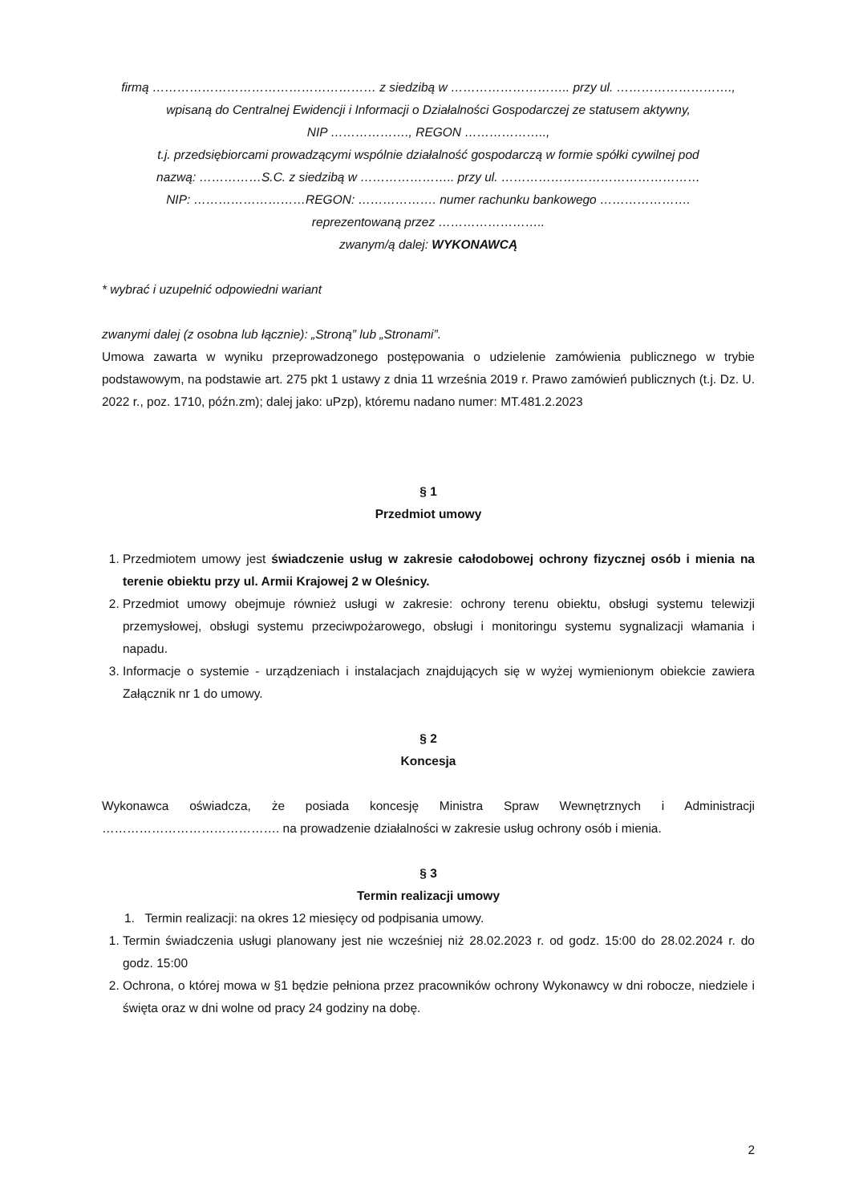firmą ……………………………………………… z siedzibą w ……………………….. przy ul. ……………………….,
wpisaną do Centralnej Ewidencji i Informacji o Działalności Gospodarczej ze statusem aktywny,
NIP ………………., REGON ………………..,
t.j. przedsiębiorcami prowadzącymi wspólnie działalność gospodarczą w formie spółki cywilnej pod
nazwą: ……………S.C. z siedzibą w ………………….. przy ul. …………………………………………
NIP: ………………………REGON: ………………. numer rachunku bankowego ………………….
reprezentowaną przez ……………………..
zwanym/ą dalej: WYKONAWCĄ
* wybrać i uzupełnić odpowiedni wariant
zwanymi dalej (z osobna lub łącznie): „Stroną” lub „Stronami”.
Umowa zawarta w wyniku przeprowadzonego postępowania o udzielenie zamówienia publicznego w trybie podstawowym, na podstawie art. 275 pkt 1 ustawy z dnia 11 września 2019 r. Prawo zamówień publicznych (t.j. Dz. U. 2022 r., poz. 1710, późn.zm); dalej jako: uPzp), któremu nadano numer: MT.481.2.2023
§ 1
Przedmiot umowy
1. Przedmiotem umowy jest świadczenie usług w zakresie całodobowej ochrony fizycznej osób i mienia na terenie obiektu przy ul. Armii Krajowej 2 w Oleśnicy.
2. Przedmiot umowy obejmuje również usługi w zakresie: ochrony terenu obiektu, obsługi systemu telewizji przemysłowej, obsługi systemu przeciwpożarowego, obsługi i monitoringu systemu sygnalizacji włamania i napadu.
3. Informacje o systemie - urządzeniach i instalacjach znajdujących się w wyżej wymienionym obiekcie zawiera Załącznik nr 1 do umowy.
§ 2
Koncesja
Wykonawca oświadcza, że posiada koncesję Ministra Spraw Wewnętrznych i Administracji ……………………………………. na prowadzenie działalności w zakresie usług ochrony osób i mienia.
§ 3
Termin realizacji umowy
1. Termin realizacji: na okres 12 miesięcy od podpisania umowy.
1. Termin świadczenia usługi planowany jest nie wcześniej niż 28.02.2023 r. od godz. 15:00 do 28.02.2024 r. do godz. 15:00
2. Ochrona, o której mowa w §1 będzie pełniona przez pracowników ochrony Wykonawcy w dni robocze, niedziele i święta oraz w dni wolne od pracy 24 godziny na dobę.
2